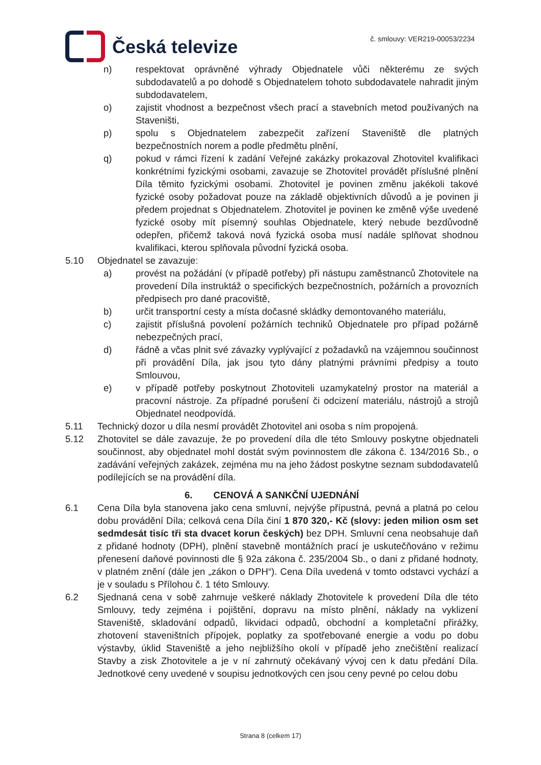Česká televize
č. smlouvy: VER219-00053/2234
n) respektovat oprávněné výhrady Objednatele vůči některému ze svých subdodavatelů a po dohodě s Objednatelem tohoto subdodavatele nahradit jiným subdodavatelem,
o) zajistit vhodnost a bezpečnost všech prací a stavebních metod používaných na Staveništi,
p) spolu s Objednatelem zabezpečit zařízení Staveniště dle platných bezpečnostních norem a podle předmětu plnění,
q) pokud v rámci řízení k zadání Veřejné zakázky prokazoval Zhotovitel kvalifikaci konkrétními fyzickými osobami, zavazuje se Zhotovitel provádět příslušné plnění Díla těmito fyzickými osobami. Zhotovitel je povinen změnu jakékoli takové fyzické osoby požadovat pouze na základě objektivních důvodů a je povinen ji předem projednat s Objednatelem. Zhotovitel je povinen ke změně výše uvedené fyzické osoby mít písemný souhlas Objednatele, který nebude bezdůvodně odepřen, přičemž taková nová fyzická osoba musí nadále splňovat shodnou kvalifikaci, kterou splňovala původní fyzická osoba.
5.10 Objednatel se zavazuje:
a) provést na požádání (v případě potřeby) při nástupu zaměstnanců Zhotovitele na provedení Díla instruktáž o specifických bezpečnostních, požárních a provozních předpisech pro dané pracoviště,
b) určit transportní cesty a místa dočasné skládky demontovaného materiálu,
c) zajistit příslušná povolení požárních techniků Objednatele pro případ požárně nebezpečných prací,
d) řádně a včas plnit své závazky vyplývající z požadavků na vzájemnou součinnost při provádění Díla, jak jsou tyto dány platnými právními předpisy a touto Smlouvou,
e) v případě potřeby poskytnout Zhotoviteli uzamykatelný prostor na materiál a pracovní nástroje. Za případné porušení či odcizení materiálu, nástrojů a strojů Objednatel neodpovídá.
5.11 Technický dozor u díla nesmí provádět Zhotovitel ani osoba s ním propojená.
5.12 Zhotovitel se dále zavazuje, že po provedení díla dle této Smlouvy poskytne objednateli součinnost, aby objednatel mohl dostát svým povinnostem dle zákona č. 134/2016 Sb., o zadávání veřejných zakázek, zejména mu na jeho žádost poskytne seznam subdodavatelů podílejících se na provádění díla.
6. CENOVÁ A SANKČNÍ UJEDNÁNÍ
6.1 Cena Díla byla stanovena jako cena smluvní, nejvýše přípustná, pevná a platná po celou dobu provádění Díla; celková cena Díla činí 1 870 320,- Kč (slovy: jeden milion osm set sedmdesát tisíc tři sta dvacet korun českých) bez DPH. Smluvní cena neobsahuje daň z přidané hodnoty (DPH), plnění stavebně montážních prací je uskutečňováno v režimu přenesení daňové povinnosti dle § 92a zákona č. 235/2004 Sb., o dani z přidané hodnoty, v platném znění (dále jen „zákon o DPH“). Cena Díla uvedená v tomto odstavci vychází a je v souladu s Přílohou č. 1 této Smlouvy.
6.2 Sjednaná cena v sobě zahrnuje veškeré náklady Zhotovitele k provedení Díla dle této Smlouvy, tedy zejména i pojištění, dopravu na místo plnění, náklady na vyklizení Staveniště, skladování odpadů, likvidaci odpadů, obchodní a kompletační přirážky, zhotovení staveništních přípojek, poplatky za spotřebované energie a vodu po dobu výstavby, úklid Staveniště a jeho nejbližšího okolí v případě jeho znečištění realizací Stavby a zisk Zhotovitele a je v ní zahrnutý očekávaný vývoj cen k datu předání Díla. Jednotkové ceny uvedené v soupisu jednotkových cen jsou ceny pevné po celou dobu
Strana 8 (celkem 17)